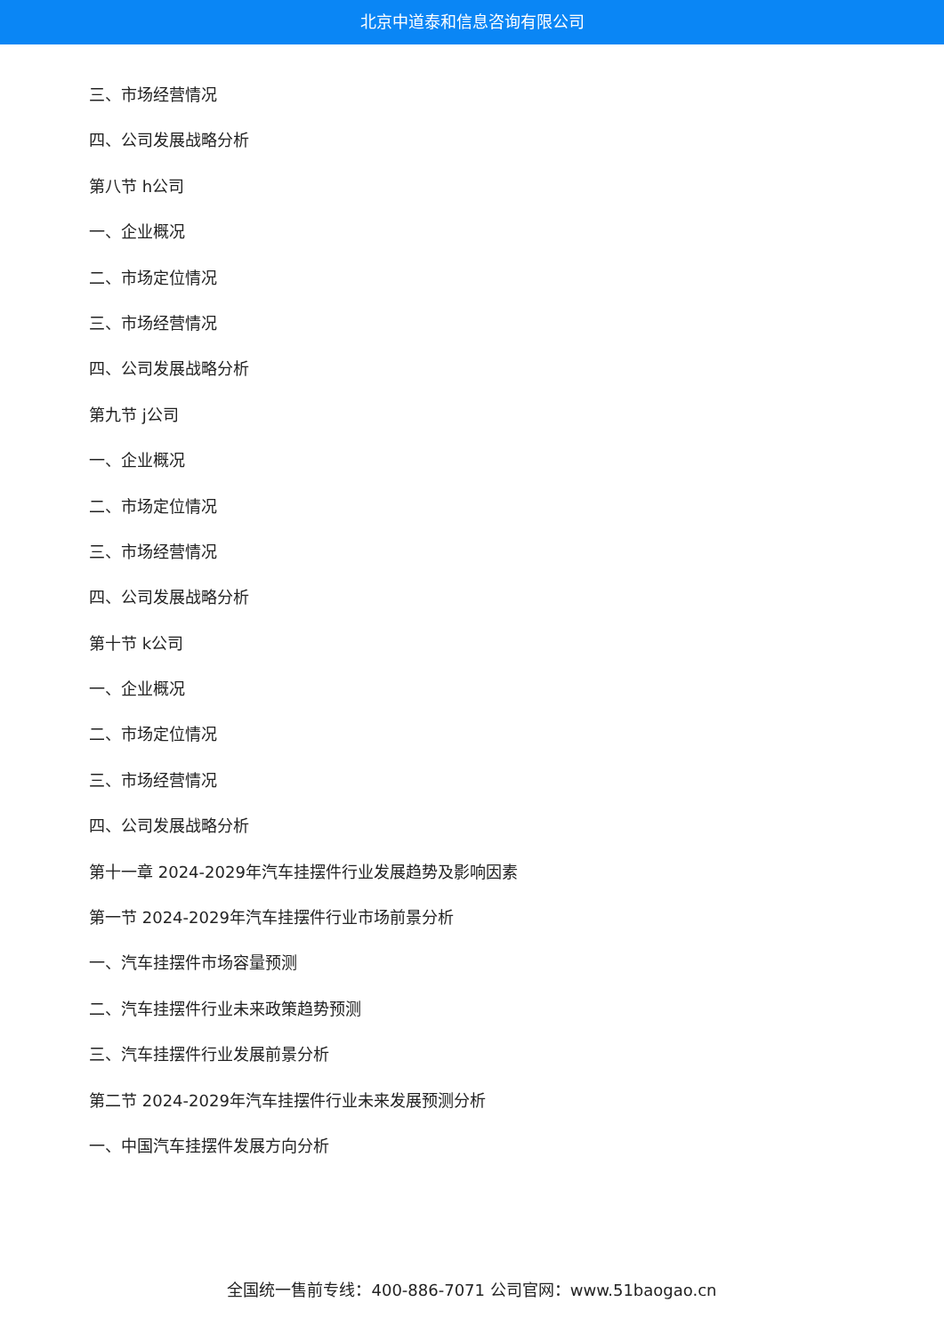北京中道泰和信息咨询有限公司
三、市场经营情况
四、公司发展战略分析
第八节 h公司
一、企业概况
二、市场定位情况
三、市场经营情况
四、公司发展战略分析
第九节 j公司
一、企业概况
二、市场定位情况
三、市场经营情况
四、公司发展战略分析
第十节 k公司
一、企业概况
二、市场定位情况
三、市场经营情况
四、公司发展战略分析
第十一章 2024-2029年汽车挂摆件行业发展趋势及影响因素
第一节 2024-2029年汽车挂摆件行业市场前景分析
一、汽车挂摆件市场容量预测
二、汽车挂摆件行业未来政策趋势预测
三、汽车挂摆件行业发展前景分析
第二节 2024-2029年汽车挂摆件行业未来发展预测分析
一、中国汽车挂摆件发展方向分析
全国统一售前专线：400-886-7071 公司官网：www.51baogao.cn